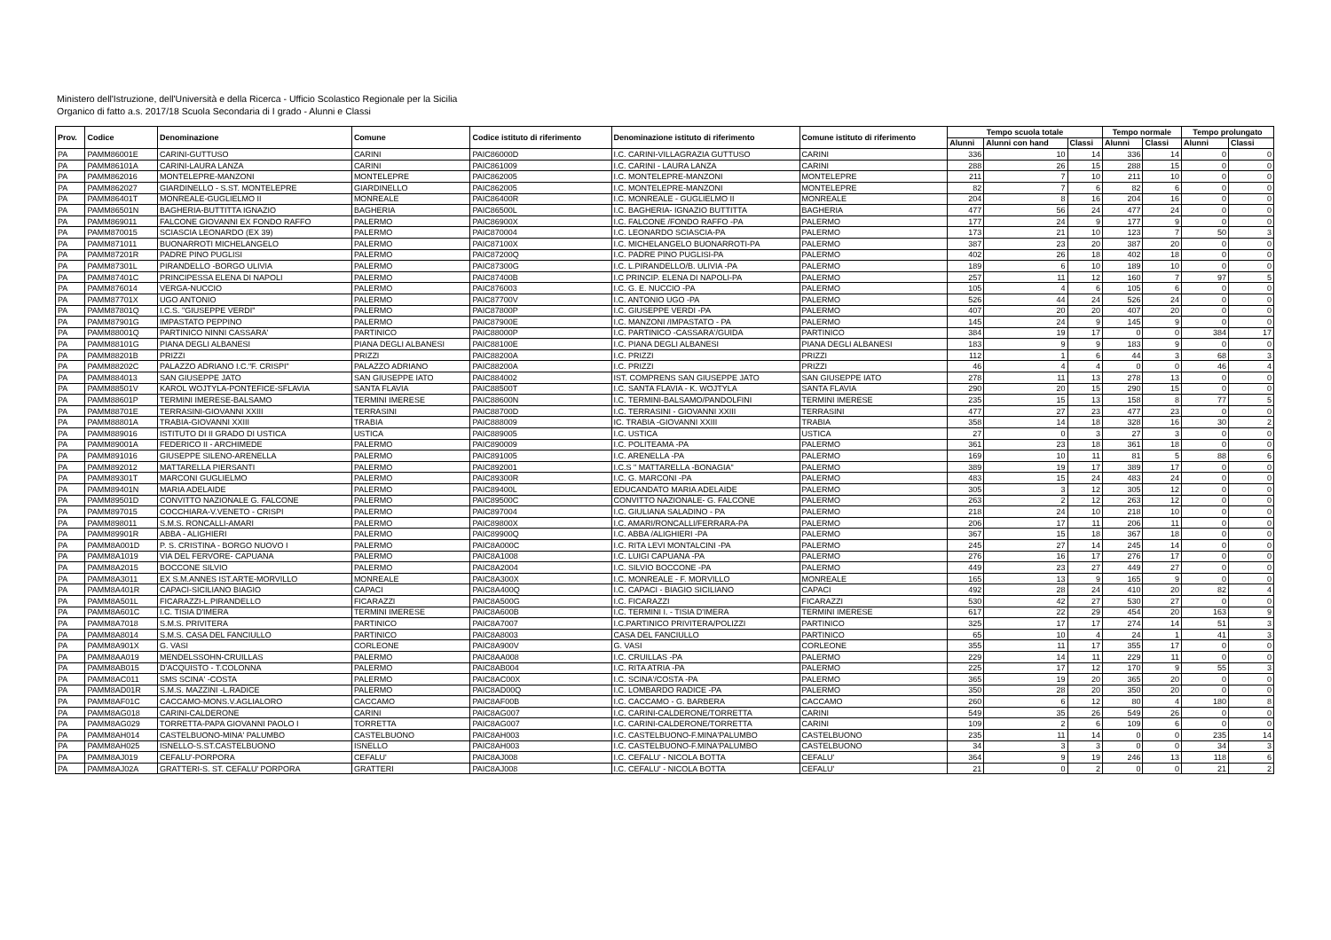Ministero dell'Istruzione, dell'Università e della Ricerca - Ufficio Scolastico Regionale per la Sicilia
Organico di fatto a.s. 2017/18 Scuola Secondaria di I grado - Alunni e Classi
| Prov. | Codice | Denominazione | Comune | Codice istituto di riferimento | Denominazione istituto di riferimento | Comune istituto di riferimento | Tempo scuola totale | | | Tempo normale | | Tempo prolungato | |
| --- | --- | --- | --- | --- | --- | --- | --- | --- | --- | --- | --- | --- | --- |
| | | | | | | | Alunni | Alunni con hand | Classi | Alunni | Classi | Alunni | Classi |
| PA | PAMM86001E | CARINI-GUTTUSO | CARINI | PAIC86000D | I.C. CARINI-VILLAGRAZIA GUTTUSO | CARINI | 336 | 10 | 14 | 336 | 14 | 0 | 0 |
| PA | PAMM86101A | CARINI-LAURA LANZA | CARINI | PAIC861009 | I.C. CARINI - LAURA LANZA | CARINI | 288 | 26 | 15 | 288 | 15 | 0 | 0 |
| PA | PAMM862016 | MONTELEPRE-MANZONI | MONTELEPRE | PAIC862005 | I.C. MONTELEPRE-MANZONI | MONTELEPRE | 211 | 7 | 10 | 211 | 10 | 0 | 0 |
| PA | PAMM862027 | GIARDINELLO - S.ST. MONTELEPRE | GIARDINELLO | PAIC862005 | I.C. MONTELEPRE-MANZONI | MONTELEPRE | 82 | 7 | 6 | 82 | 6 | 0 | 0 |
| PA | PAMM86401T | MONREALE-GUGLIELMO II | MONREALE | PAIC86400R | I.C. MONREALE - GUGLIELMO II | MONREALE | 204 | 8 | 16 | 204 | 16 | 0 | 0 |
| PA | PAMM86501N | BAGHERIA-BUTTITTA IGNAZIO | BAGHERIA | PAIC86500L | I.C. BAGHERIA- IGNAZIO BUTTITTA | BAGHERIA | 477 | 56 | 24 | 477 | 24 | 0 | 0 |
| PA | PAMM869011 | FALCONE GIOVANNI EX FONDO RAFFO | PALERMO | PAIC86900X | I.C. FALCONE /FONDO RAFFO -PA | PALERMO | 177 | 24 | 9 | 177 | 9 | 0 | 0 |
| PA | PAMM870015 | SCIASCIA LEONARDO (EX 39) | PALERMO | PAIC870004 | I.C. LEONARDO SCIASCIA-PA | PALERMO | 173 | 21 | 10 | 123 | 7 | 50 | 3 |
| PA | PAMM871011 | BUONARROTI MICHELANGELO | PALERMO | PAIC87100X | I.C. MICHELANGELO BUONARROTI-PA | PALERMO | 387 | 23 | 20 | 387 | 20 | 0 | 0 |
| PA | PAMM87201R | PADRE PINO PUGLISI | PALERMO | PAIC87200Q | I.C. PADRE PINO PUGLISI-PA | PALERMO | 402 | 26 | 18 | 402 | 18 | 0 | 0 |
| PA | PAMM87301L | PIRANDELLO -BORGO ULIVIA | PALERMO | PAIC87300G | I.C. L.PIRANDELLO/B. ULIVIA -PA | PALERMO | 189 | 6 | 10 | 189 | 10 | 0 | 0 |
| PA | PAMM87401C | PRINCIPESSA ELENA DI NAPOLI | PALERMO | PAIC87400B | I.C PRINCIP. ELENA DI NAPOLI-PA | PALERMO | 257 | 11 | 12 | 160 | 7 | 97 | 5 |
| PA | PAMM876014 | VERGA-NUCCIO | PALERMO | PAIC876003 | I.C. G. E. NUCCIO -PA | PALERMO | 105 | 4 | 6 | 105 | 6 | 0 | 0 |
| PA | PAMM87701X | UGO ANTONIO | PALERMO | PAIC87700V | I.C. ANTONIO UGO -PA | PALERMO | 526 | 44 | 24 | 526 | 24 | 0 | 0 |
| PA | PAMM87801Q | I.C.S. "GIUSEPPE VERDI" | PALERMO | PAIC87800P | I.C. GIUSEPPE VERDI -PA | PALERMO | 407 | 20 | 20 | 407 | 20 | 0 | 0 |
| PA | PAMM87901G | IMPASTATO PEPPINO | PALERMO | PAIC87900E | I.C. MANZONI /IMPASTATO - PA | PALERMO | 145 | 24 | 9 | 145 | 9 | 0 | 0 |
| PA | PAMM88001Q | PARTINICO NINNI CASSARA' | PARTINICO | PAIC88000P | I.C. PARTINICO -CASSARA'/GUIDA | PARTINICO | 384 | 19 | 17 | 0 | 0 | 384 | 17 |
| PA | PAMM88101G | PIANA DEGLI ALBANESI | PIANA DEGLI ALBANESI | PAIC88100E | I.C. PIANA DEGLI ALBANESI | PIANA DEGLI ALBANESI | 183 | 9 | 9 | 183 | 9 | 0 | 0 |
| PA | PAMM88201B | PRIZZI | PRIZZI | PAIC88200A | I.C. PRIZZI | PRIZZI | 112 | 1 | 6 | 44 | 3 | 68 | 3 |
| PA | PAMM88202C | PALAZZO ADRIANO I.C."F. CRISPI" | PALAZZO ADRIANO | PAIC88200A | I.C. PRIZZI | PRIZZI | 46 | 4 | 4 | 0 | 0 | 46 | 4 |
| PA | PAMM884013 | SAN GIUSEPPE JATO | SAN GIUSEPPE IATO | PAIC884002 | IST. COMPRENS SAN GIUSEPPE JATO | SAN GIUSEPPE IATO | 278 | 11 | 13 | 278 | 13 | 0 | 0 |
| PA | PAMM88501V | KAROL WOJTYLA-PONTEFICE-SFLAVIA | SANTA FLAVIA | PAIC88500T | I.C. SANTA FLAVIA - K. WOJTYLA | SANTA FLAVIA | 290 | 20 | 15 | 290 | 15 | 0 | 0 |
| PA | PAMM88601P | TERMINI IMERESE-BALSAMO | TERMINI IMERESE | PAIC88600N | I.C. TERMINI-BALSAMO/PANDOLFINI | TERMINI IMERESE | 235 | 15 | 13 | 158 | 8 | 77 | 5 |
| PA | PAMM88701E | TERRASINI-GIOVANNI XXIII | TERRASINI | PAIC88700D | I.C. TERRASINI - GIOVANNI XXIII | TERRASINI | 477 | 27 | 23 | 477 | 23 | 0 | 0 |
| PA | PAMM88801A | TRABIA-GIOVANNI XXIII | TRABIA | PAIC888009 | IC. TRABIA -GIOVANNI XXIII | TRABIA | 358 | 14 | 18 | 328 | 16 | 30 | 2 |
| PA | PAMM889016 | ISTITUTO DI II GRADO DI USTICA | USTICA | PAIC889005 | I.C. USTICA | USTICA | 27 | 0 | 3 | 27 | 3 | 0 | 0 |
| PA | PAMM89001A | FEDERICO II - ARCHIMEDE | PALERMO | PAIC890009 | I.C. POLITEAMA -PA | PALERMO | 361 | 23 | 18 | 361 | 18 | 0 | 0 |
| PA | PAMM891016 | GIUSEPPE SILENO-ARENELLA | PALERMO | PAIC891005 | I.C. ARENELLA -PA | PALERMO | 169 | 10 | 11 | 81 | 5 | 88 | 6 |
| PA | PAMM892012 | MATTARELLA PIERSANTI | PALERMO | PAIC892001 | I.C.S " MATTARELLA -BONAGIA" | PALERMO | 389 | 19 | 17 | 389 | 17 | 0 | 0 |
| PA | PAMM89301T | MARCONI GUGLIELMO | PALERMO | PAIC89300R | I.C. G. MARCONI -PA | PALERMO | 483 | 15 | 24 | 483 | 24 | 0 | 0 |
| PA | PAMM89401N | MARIA ADELAIDE | PALERMO | PAIC89400L | EDUCANDATO MARIA ADELAIDE | PALERMO | 305 | 3 | 12 | 305 | 12 | 0 | 0 |
| PA | PAMM89501D | CONVITTO NAZIONALE G. FALCONE | PALERMO | PAIC89500C | CONVITTO NAZIONALE- G. FALCONE | PALERMO | 263 | 2 | 12 | 263 | 12 | 0 | 0 |
| PA | PAMM897015 | COCCHIARA-V.VENETO - CRISPI | PALERMO | PAIC897004 | I.C. GIULIANA SALADINO - PA | PALERMO | 218 | 24 | 10 | 218 | 10 | 0 | 0 |
| PA | PAMM898011 | S.M.S. RONCALLI-AMARI | PALERMO | PAIC89800X | I.C. AMARI/RONCALLI/FERRARA-PA | PALERMO | 206 | 17 | 11 | 206 | 11 | 0 | 0 |
| PA | PAMM89901R | ABBA - ALIGHIERI | PALERMO | PAIC89900Q | I.C. ABBA /ALIGHIERI -PA | PALERMO | 367 | 15 | 18 | 367 | 18 | 0 | 0 |
| PA | PAMM8A001D | P. S. CRISTINA - BORGO NUOVO I | PALERMO | PAIC8A000C | I.C. RITA LEVI MONTALCINI -PA | PALERMO | 245 | 27 | 14 | 245 | 14 | 0 | 0 |
| PA | PAMM8A1019 | VIA DEL FERVORE- CAPUANA | PALERMO | PAIC8A1008 | I.C. LUIGI CAPUANA -PA | PALERMO | 276 | 16 | 17 | 276 | 17 | 0 | 0 |
| PA | PAMM8A2015 | BOCCONE SILVIO | PALERMO | PAIC8A2004 | I.C. SILVIO BOCCONE -PA | PALERMO | 449 | 23 | 27 | 449 | 27 | 0 | 0 |
| PA | PAMM8A3011 | EX S.M.ANNES IST.ARTE-MORVILLO | MONREALE | PAIC8A300X | I.C. MONREALE - F. MORVILLO | MONREALE | 165 | 13 | 9 | 165 | 9 | 0 | 0 |
| PA | PAMM8A401R | CAPACI-SICILIANO BIAGIO | CAPACI | PAIC8A400Q | I.C. CAPACI - BIAGIO SICILIANO | CAPACI | 492 | 28 | 24 | 410 | 20 | 82 | 4 |
| PA | PAMM8A501L | FICARAZZI-L.PIRANDELLO | FICARAZZI | PAIC8A500G | I.C. FICARAZZI | FICARAZZI | 530 | 42 | 27 | 530 | 27 | 0 | 0 |
| PA | PAMM8A601C | I.C. TISIA D'IMERA | TERMINI IMERESE | PAIC8A600B | I.C. TERMINI I. - TISIA D'IMERA | TERMINI IMERESE | 617 | 22 | 29 | 454 | 20 | 163 | 9 |
| PA | PAMM8A7018 | S.M.S. PRIVITERA | PARTINICO | PAIC8A7007 | I.C.PARTINICO PRIVITERA/POLIZZI | PARTINICO | 325 | 17 | 17 | 274 | 14 | 51 | 3 |
| PA | PAMM8A8014 | S.M.S. CASA DEL FANCIULLO | PARTINICO | PAIC8A8003 | CASA DEL FANCIULLO | PARTINICO | 65 | 10 | 4 | 24 | 1 | 41 | 3 |
| PA | PAMM8A901X | G. VASI | CORLEONE | PAIC8A900V | G. VASI | CORLEONE | 355 | 11 | 17 | 355 | 17 | 0 | 0 |
| PA | PAMM8AA019 | MENDELSSOHN-CRUILLAS | PALERMO | PAIC8AA008 | I.C. CRUILLAS -PA | PALERMO | 229 | 14 | 11 | 229 | 11 | 0 | 0 |
| PA | PAMM8AB015 | D'ACQUISTO - T.COLONNA | PALERMO | PAIC8AB004 | I.C. RITA ATRIA -PA | PALERMO | 225 | 17 | 12 | 170 | 9 | 55 | 3 |
| PA | PAMM8AC011 | SMS SCINA' -COSTA | PALERMO | PAIC8AC00X | I.C. SCINA'/COSTA -PA | PALERMO | 365 | 19 | 20 | 365 | 20 | 0 | 0 |
| PA | PAMM8AD01R | S.M.S. MAZZINI -L.RADICE | PALERMO | PAIC8AD00Q | I.C. LOMBARDO RADICE -PA | PALERMO | 350 | 28 | 20 | 350 | 20 | 0 | 0 |
| PA | PAMM8AF01C | CACCAMO-MONS.V.AGLIALORO | CACCAMO | PAIC8AF00B | I.C. CACCAMO - G. BARBERA | CACCAMO | 260 | 6 | 12 | 80 | 4 | 180 | 8 |
| PA | PAMM8AG018 | CARINI-CALDERONE | CARINI | PAIC8AG007 | I.C. CARINI-CALDERONE/TORRETTA | CARINI | 549 | 35 | 26 | 549 | 26 | 0 | 0 |
| PA | PAMM8AG029 | TORRETTA-PAPA GIOVANNI PAOLO I | TORRETTA | PAIC8AG007 | I.C. CARINI-CALDERONE/TORRETTA | CARINI | 109 | 2 | 6 | 109 | 6 | 0 | 0 |
| PA | PAMM8AH014 | CASTELBUONO-MINA' PALUMBO | CASTELBUONO | PAIC8AH003 | I.C. CASTELBUONO-F.MINA'PALUMBO | CASTELBUONO | 235 | 11 | 14 | 0 | 0 | 235 | 14 |
| PA | PAMM8AH025 | ISNELLO-S.ST.CASTELBUONO | ISNELLO | PAIC8AH003 | I.C. CASTELBUONO-F.MINA'PALUMBO | CASTELBUONO | 34 | 3 | 3 | 0 | 0 | 34 | 3 |
| PA | PAMM8AJ019 | CEFALU'-PORPORA | CEFALU' | PAIC8AJ008 | I.C. CEFALU' - NICOLA BOTTA | CEFALU' | 364 | 9 | 19 | 246 | 13 | 118 | 6 |
| PA | PAMM8AJ02A | GRATTERI-S. ST. CEFALU' PORPORA | GRATTERI | PAIC8AJ008 | I.C. CEFALU' - NICOLA BOTTA | CEFALU' | 21 | 0 | 2 | 0 | 0 | 21 | 2 |